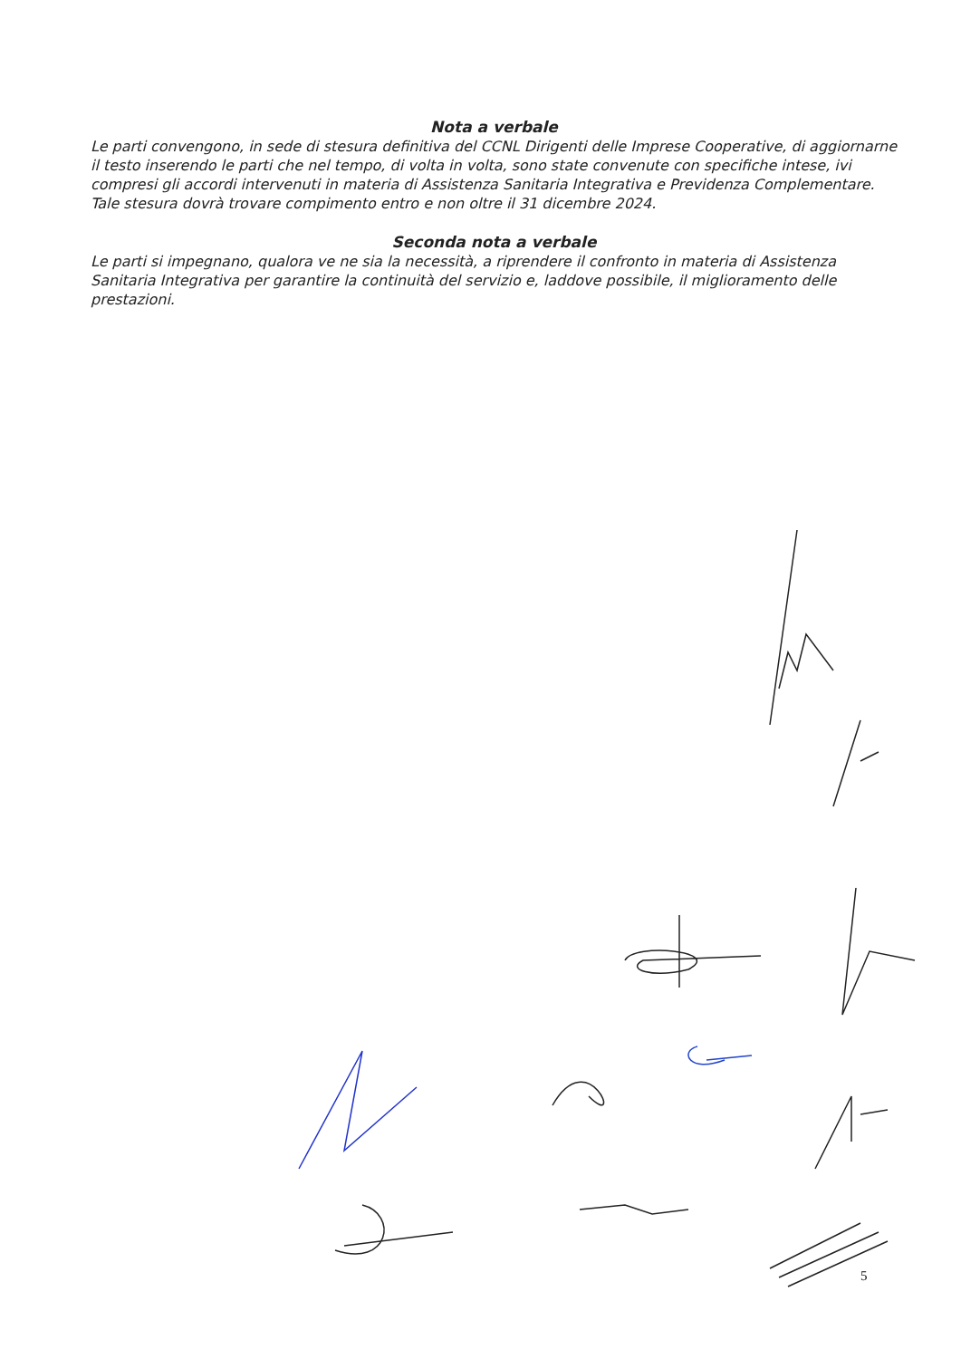Nota a verbale
Le parti convengono, in sede di stesura definitiva del CCNL Dirigenti delle Imprese Cooperative, di aggiornarne il testo inserendo le parti che nel tempo, di volta in volta, sono state convenute con specifiche intese, ivi compresi gli accordi intervenuti in materia di Assistenza Sanitaria Integrativa e Previdenza Complementare.
Tale stesura dovrà trovare compimento entro e non oltre il 31 dicembre 2024.
Seconda nota a verbale
Le parti si impegnano, qualora ve ne sia la necessità, a riprendere il confronto in materia di Assistenza Sanitaria Integrativa per garantire la continuità del servizio e, laddove possibile, il miglioramento delle prestazioni.
5